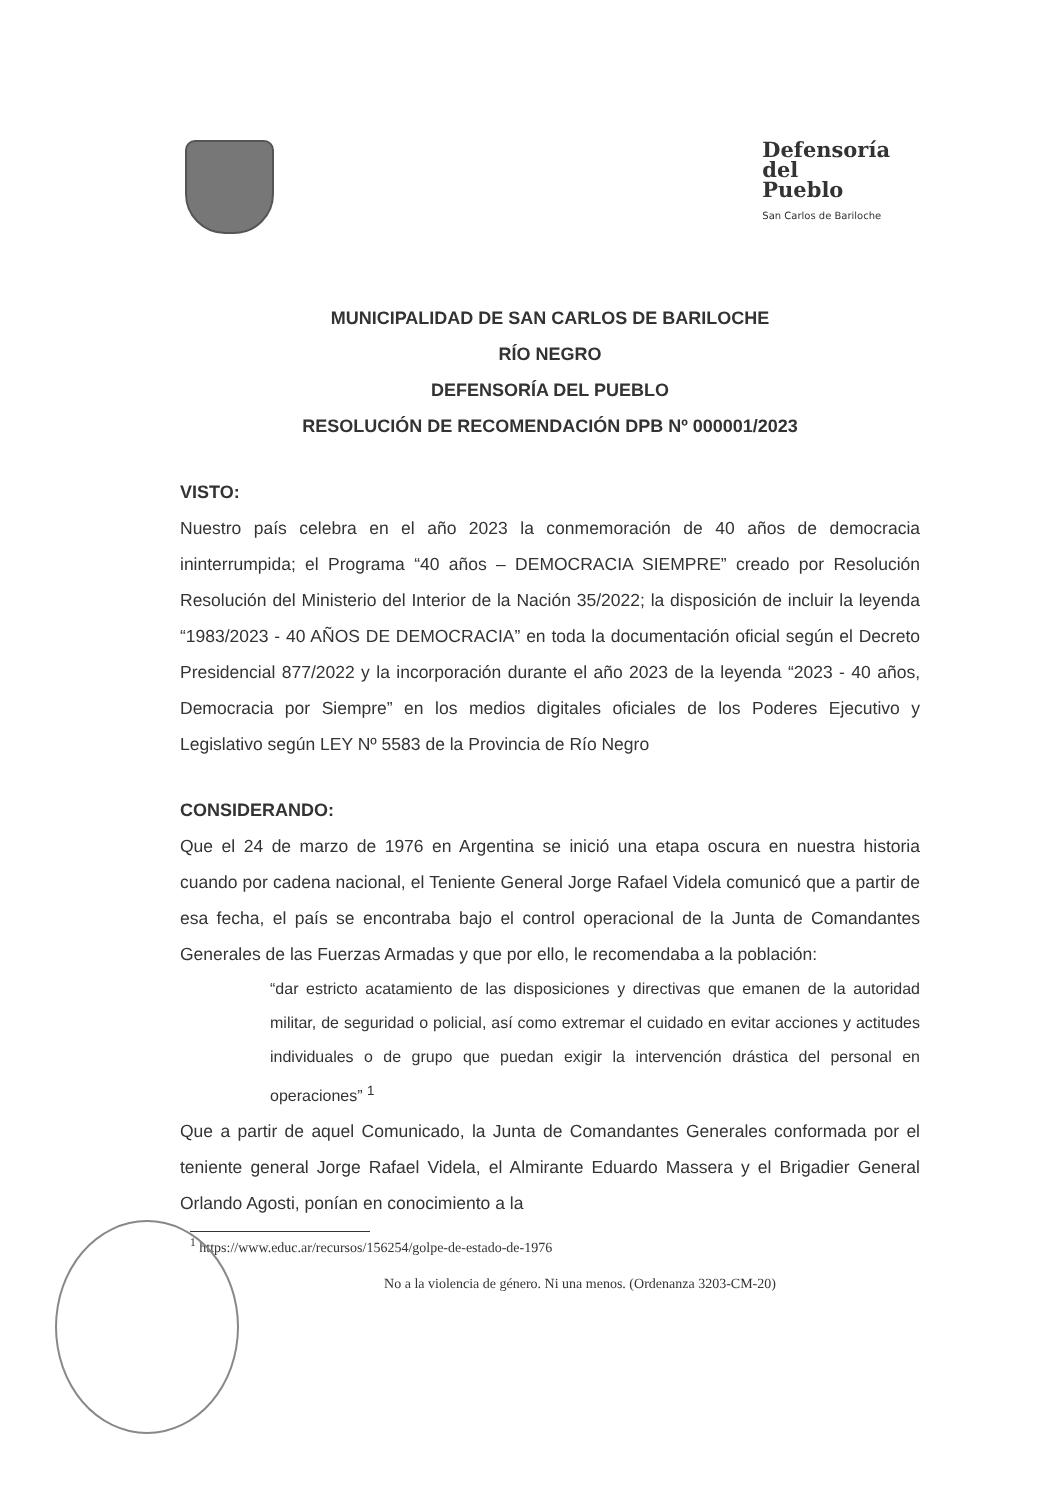Defensoría
del
Pueblo
San Carlos de Bariloche
MUNICIPALIDAD DE SAN CARLOS DE BARILOCHE
RÍO NEGRO
DEFENSORÍA DEL PUEBLO
RESOLUCIÓN DE RECOMENDACIÓN DPB Nº 000001/2023
VISTO:
Nuestro país celebra en el año 2023 la conmemoración de 40 años de democracia ininterrumpida; el Programa “40 años – DEMOCRACIA SIEMPRE” creado por Resolución Resolución del Ministerio del Interior de la Nación 35/2022; la disposición de incluir la leyenda “1983/2023 - 40 AÑOS DE DEMOCRACIA” en toda la documentación oficial según el Decreto Presidencial 877/2022 y la incorporación durante el año 2023 de la leyenda “2023 - 40 años, Democracia por Siempre” en los medios digitales oficiales de los Poderes Ejecutivo y Legislativo según LEY Nº 5583 de la Provincia de Río Negro
CONSIDERANDO:
Que el 24 de marzo de 1976 en Argentina se inició una etapa oscura en nuestra historia cuando por cadena nacional, el Teniente General Jorge Rafael Videla comunicó que a partir de esa fecha, el país se encontraba bajo el control operacional de la Junta de Comandantes Generales de las Fuerzas Armadas y que por ello, le recomendaba a la población:
“dar estricto acatamiento de las disposiciones y directivas que emanen de la autoridad militar, de seguridad o policial, así como extremar el cuidado en evitar acciones y actitudes individuales o de grupo que puedan exigir la intervención drástica del personal en operaciones” <sup>1</sup>
Que a partir de aquel Comunicado, la Junta de Comandantes Generales conformada por el teniente general Jorge Rafael Videla, el Almirante Eduardo Massera y el Brigadier General Orlando Agosti, ponían en conocimiento a la
<sup>1</sup> https://www.educ.ar/recursos/156254/golpe-de-estado-de-1976
No a la violencia de género. Ni una menos. (Ordenanza 3203-CM-20)